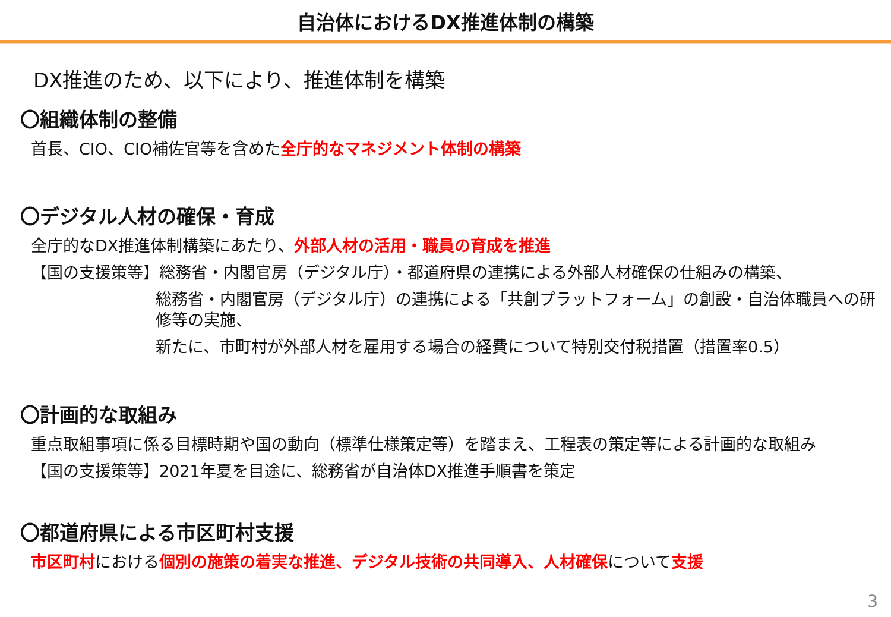自治体におけるDX推進体制の構築
DX推進のため、以下により、推進体制を構築
〇組織体制の整備
首長、CIO、CIO補佐官等を含めた全庁的なマネジメント体制の構築
〇デジタル人材の確保・育成
全庁的なDX推進体制構築にあたり、外部人材の活用・職員の育成を推進
【国の支援策等】総務省・内閣官房（デジタル庁）・都道府県の連携による外部人材確保の仕組みの構築、
総務省・内閣官房（デジタル庁）の連携による「共創プラットフォーム」の創設・自治体職員への研修等の実施、
新たに、市町村が外部人材を雇用する場合の経費について特別交付税措置（措置率0.5）
〇計画的な取組み
重点取組事項に係る目標時期や国の動向（標準仕様策定等）を踏まえ、工程表の策定等による計画的な取組み
【国の支援策等】2021年夏を目途に、総務省が自治体DX推進手順書を策定
〇都道府県による市区町村支援
市区町村における個別の施策の着実な推進、デジタル技術の共同導入、人材確保について支援
3